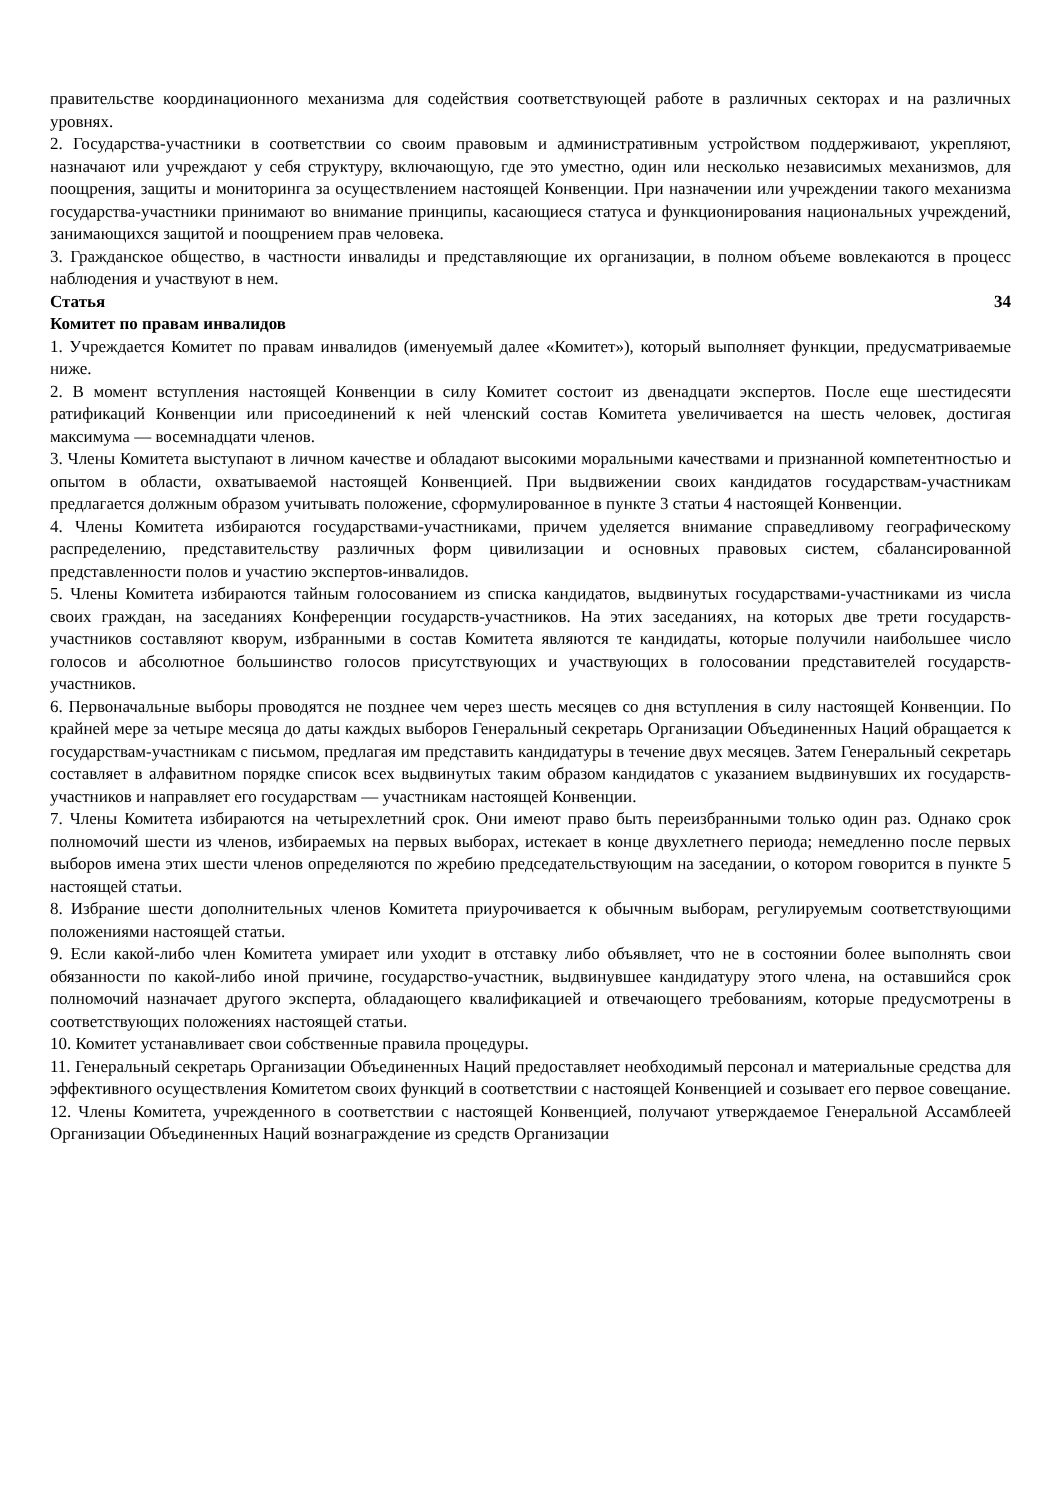правительстве координационного механизма для содействия соответствующей работе в различных секторах и на различных уровнях.
2. Государства-участники в соответствии со своим правовым и административным устройством поддерживают, укрепляют, назначают или учреждают у себя структуру, включающую, где это уместно, один или несколько независимых механизмов, для поощрения, защиты и мониторинга за осуществлением настоящей Конвенции. При назначении или учреждении такого механизма государства-участники принимают во внимание принципы, касающиеся статуса и функционирования национальных учреждений, занимающихся защитой и поощрением прав человека.
3. Гражданское общество, в частности инвалиды и представляющие их организации, в полном объеме вовлекаются в процесс наблюдения и участвуют в нем.
Статья 34
Комитет по правам инвалидов
1. Учреждается Комитет по правам инвалидов (именуемый далее «Комитет»), который выполняет функции, предусматриваемые ниже.
2. В момент вступления настоящей Конвенции в силу Комитет состоит из двенадцати экспертов. После еще шестидесяти ратификаций Конвенции или присоединений к ней членский состав Комитета увеличивается на шесть человек, достигая максимума — восемнадцати членов.
3. Члены Комитета выступают в личном качестве и обладают высокими моральными качествами и признанной компетентностью и опытом в области, охватываемой настоящей Конвенцией. При выдвижении своих кандидатов государствам-участникам предлагается должным образом учитывать положение, сформулированное в пункте 3 статьи 4 настоящей Конвенции.
4. Члены Комитета избираются государствами-участниками, причем уделяется внимание справедливому географическому распределению, представительству различных форм цивилизации и основных правовых систем, сбалансированной представленности полов и участию экспертов-инвалидов.
5. Члены Комитета избираются тайным голосованием из списка кандидатов, выдвинутых государствами-участниками из числа своих граждан, на заседаниях Конференции государств-участников. На этих заседаниях, на которых две трети государств-участников составляют кворум, избранными в состав Комитета являются те кандидаты, которые получили наибольшее число голосов и абсолютное большинство голосов присутствующих и участвующих в голосовании представителей государств-участников.
6. Первоначальные выборы проводятся не позднее чем через шесть месяцев со дня вступления в силу настоящей Конвенции. По крайней мере за четыре месяца до даты каждых выборов Генеральный секретарь Организации Объединенных Наций обращается к государствам-участникам с письмом, предлагая им представить кандидатуры в течение двух месяцев. Затем Генеральный секретарь составляет в алфавитном порядке список всех выдвинутых таким образом кандидатов с указанием выдвинувших их государств-участников и направляет его государствам — участникам настоящей Конвенции.
7. Члены Комитета избираются на четырехлетний срок. Они имеют право быть переизбранными только один раз. Однако срок полномочий шести из членов, избираемых на первых выборах, истекает в конце двухлетнего периода; немедленно после первых выборов имена этих шести членов определяются по жребию председательствующим на заседании, о котором говорится в пункте 5 настоящей статьи.
8. Избрание шести дополнительных членов Комитета приурочивается к обычным выборам, регулируемым соответствующими положениями настоящей статьи.
9. Если какой-либо член Комитета умирает или уходит в отставку либо объявляет, что не в состоянии более выполнять свои обязанности по какой-либо иной причине, государство-участник, выдвинувшее кандидатуру этого члена, на оставшийся срок полномочий назначает другого эксперта, обладающего квалификацией и отвечающего требованиям, которые предусмотрены в соответствующих положениях настоящей статьи.
10. Комитет устанавливает свои собственные правила процедуры.
11. Генеральный секретарь Организации Объединенных Наций предоставляет необходимый персонал и материальные средства для эффективного осуществления Комитетом своих функций в соответствии с настоящей Конвенцией и созывает его первое совещание.
12. Члены Комитета, учрежденного в соответствии с настоящей Конвенцией, получают утверждаемое Генеральной Ассамблеей Организации Объединенных Наций вознаграждение из средств Организации